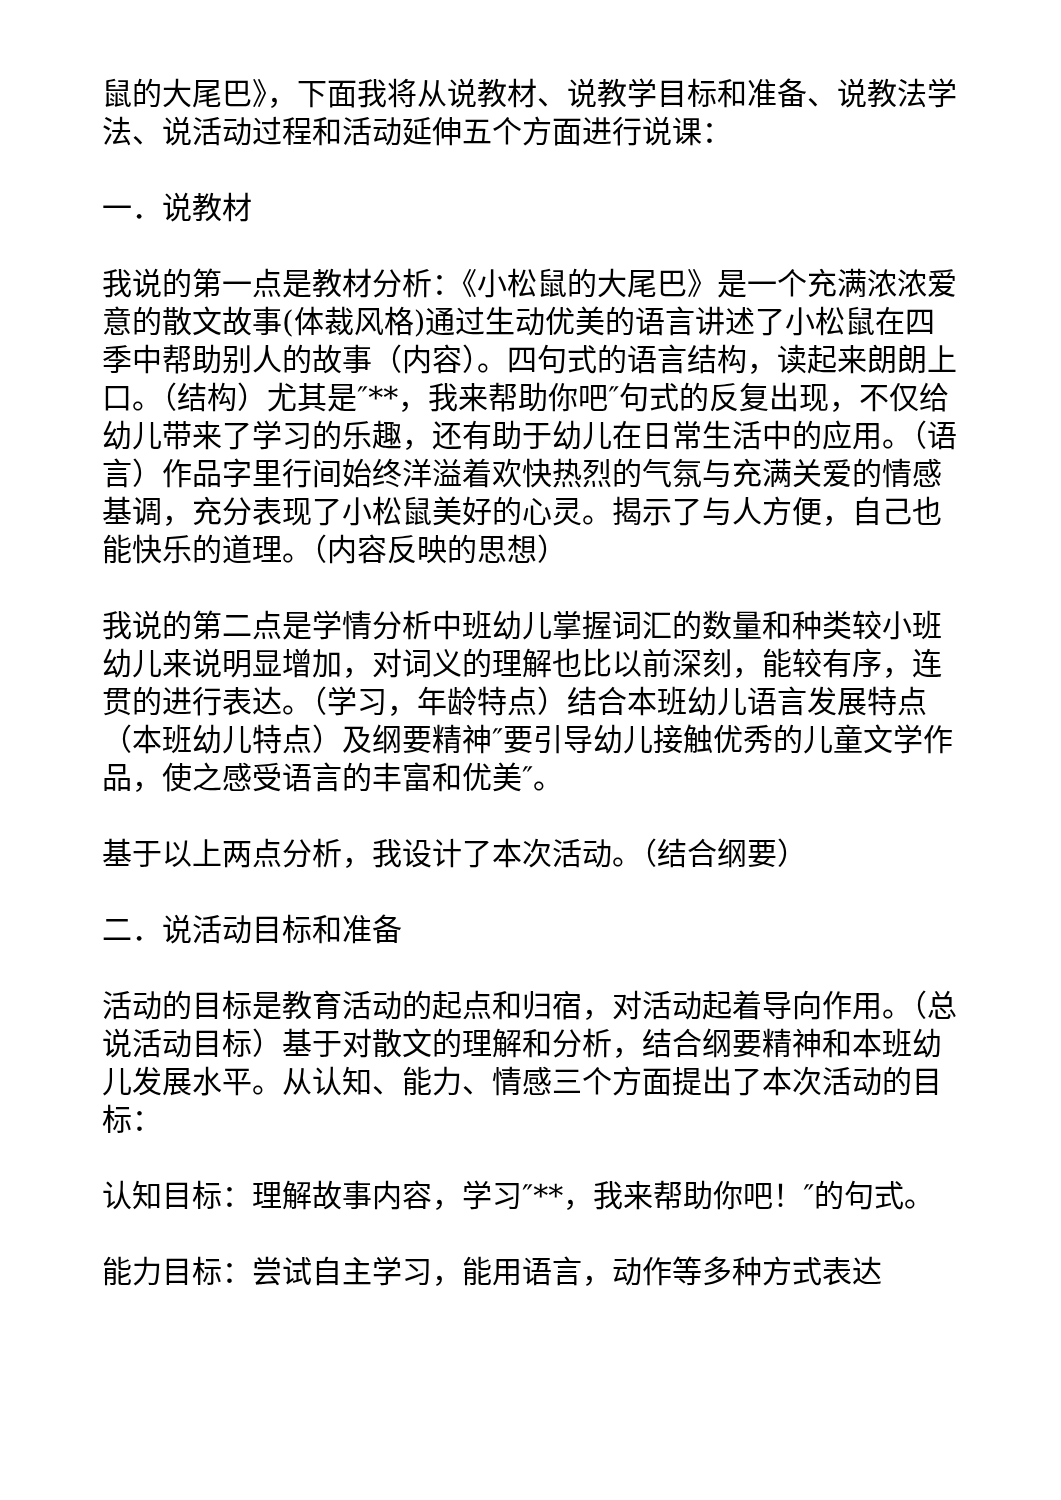鼠的大尾巴》，下面我将从说教材、说教学目标和准备、说教法学法、说活动过程和活动延伸五个方面进行说课：
一．说教材
我说的第一点是教材分析：《小松鼠的大尾巴》是一个充满浓浓爱意的散文故事(体裁风格)通过生动优美的语言讲述了小松鼠在四季中帮助别人的故事（内容）。四句式的语言结构，读起来朗朗上口。（结构）尤其是″**，我来帮助你吧″句式的反复出现，不仅给幼儿带来了学习的乐趣，还有助于幼儿在日常生活中的应用。（语言）作品字里行间始终洋溢着欢快热烈的气氛与充满关爱的情感基调，充分表现了小松鼠美好的心灵。揭示了与人方便，自己也能快乐的道理。（内容反映的思想）
我说的第二点是学情分析中班幼儿掌握词汇的数量和种类较小班幼儿来说明显增加，对词义的理解也比以前深刻，能较有序，连贯的进行表达。（学习，年龄特点）结合本班幼儿语言发展特点（本班幼儿特点）及纲要精神″要引导幼儿接触优秀的儿童文学作品，使之感受语言的丰富和优美″。
基于以上两点分析，我设计了本次活动。（结合纲要）
二．说活动目标和准备
活动的目标是教育活动的起点和归宿，对活动起着导向作用。（总说活动目标）基于对散文的理解和分析，结合纲要精神和本班幼儿发展水平。从认知、能力、情感三个方面提出了本次活动的目标：
认知目标：理解故事内容，学习″**，我来帮助你吧！″的句式。
能力目标：尝试自主学习，能用语言，动作等多种方式表达